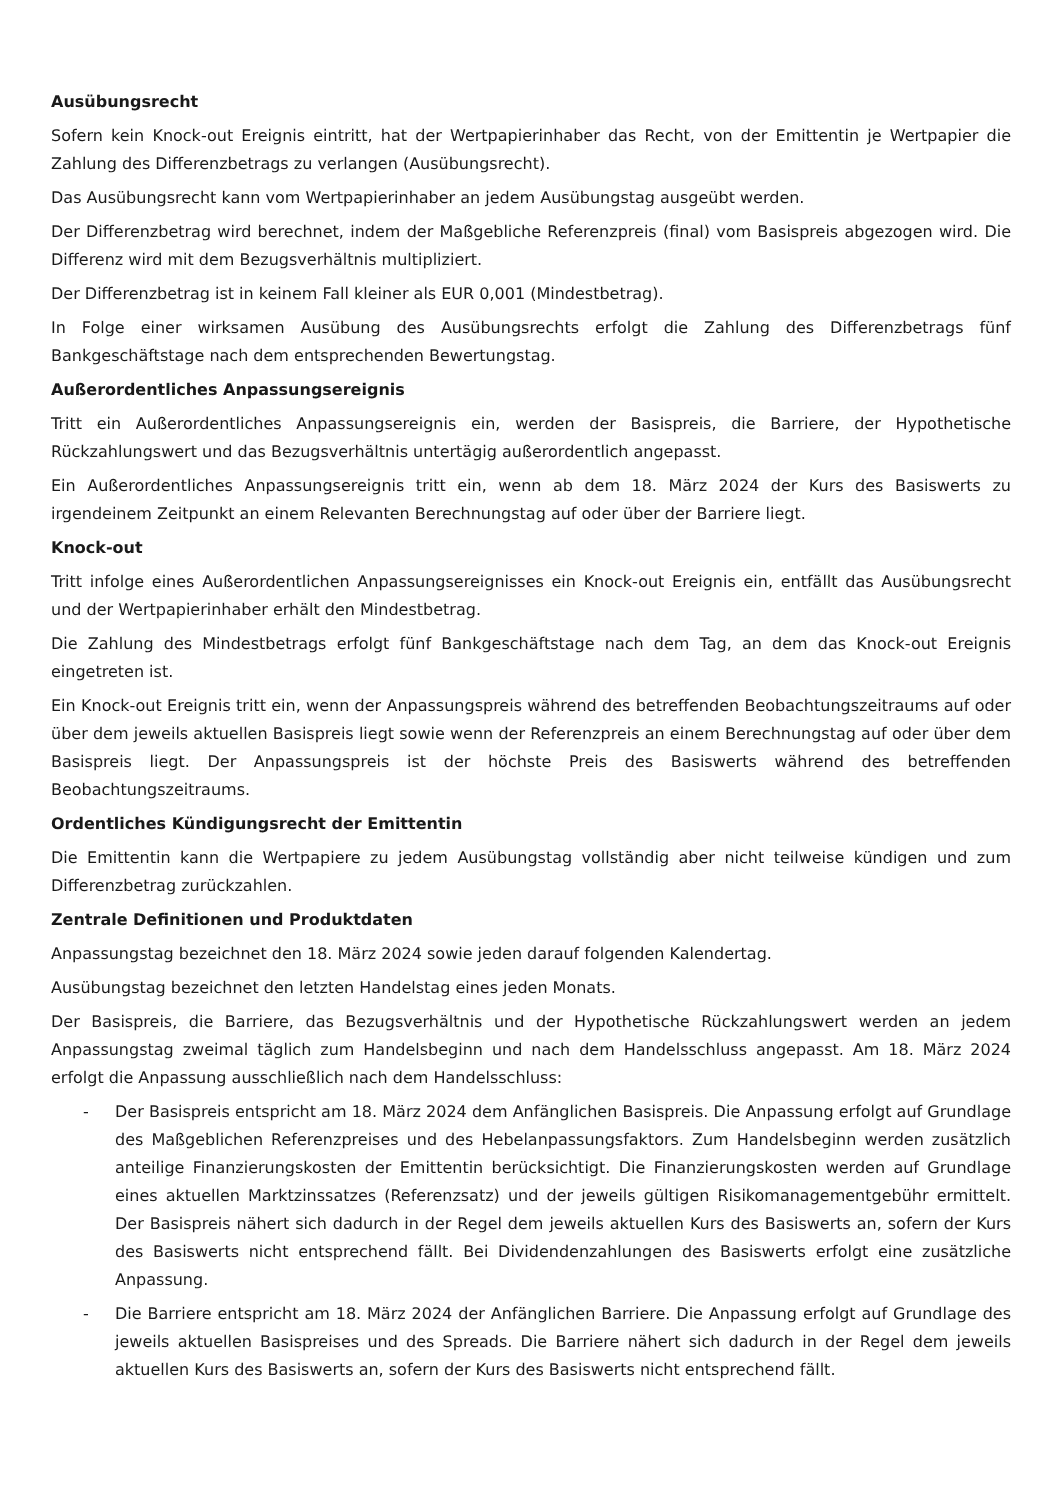Ausübungsrecht
Sofern kein Knock-out Ereignis eintritt, hat der Wertpapierinhaber das Recht, von der Emittentin je Wertpapier die Zahlung des Differenzbetrags zu verlangen (Ausübungsrecht).
Das Ausübungsrecht kann vom Wertpapierinhaber an jedem Ausübungstag ausgeübt werden.
Der Differenzbetrag wird berechnet, indem der Maßgebliche Referenzpreis (final) vom Basispreis abgezogen wird. Die Differenz wird mit dem Bezugsverhältnis multipliziert.
Der Differenzbetrag ist in keinem Fall kleiner als EUR 0,001 (Mindestbetrag).
In Folge einer wirksamen Ausübung des Ausübungsrechts erfolgt die Zahlung des Differenzbetrags fünf Bankgeschäftstage nach dem entsprechenden Bewertungstag.
Außerordentliches Anpassungsereignis
Tritt ein Außerordentliches Anpassungsereignis ein, werden der Basispreis, die Barriere, der Hypothetische Rückzahlungswert und das Bezugsverhältnis untertägig außerordentlich angepasst.
Ein Außerordentliches Anpassungsereignis tritt ein, wenn ab dem 18. März 2024 der Kurs des Basiswerts zu irgendeinem Zeitpunkt an einem Relevanten Berechnungstag auf oder über der Barriere liegt.
Knock-out
Tritt infolge eines Außerordentlichen Anpassungsereignisses ein Knock-out Ereignis ein, entfällt das Ausübungsrecht und der Wertpapierinhaber erhält den Mindestbetrag.
Die Zahlung des Mindestbetrags erfolgt fünf Bankgeschäftstage nach dem Tag, an dem das Knock-out Ereignis eingetreten ist.
Ein Knock-out Ereignis tritt ein, wenn der Anpassungspreis während des betreffenden Beobachtungszeitraums auf oder über dem jeweils aktuellen Basispreis liegt sowie wenn der Referenzpreis an einem Berechnungstag auf oder über dem Basispreis liegt. Der Anpassungspreis ist der höchste Preis des Basiswerts während des betreffenden Beobachtungszeitraums.
Ordentliches Kündigungsrecht der Emittentin
Die Emittentin kann die Wertpapiere zu jedem Ausübungstag vollständig aber nicht teilweise kündigen und zum Differenzbetrag zurückzahlen.
Zentrale Definitionen und Produktdaten
Anpassungstag bezeichnet den 18. März 2024 sowie jeden darauf folgenden Kalendertag.
Ausübungstag bezeichnet den letzten Handelstag eines jeden Monats.
Der Basispreis, die Barriere, das Bezugsverhältnis und der Hypothetische Rückzahlungswert werden an jedem Anpassungstag zweimal täglich zum Handelsbeginn und nach dem Handelsschluss angepasst. Am 18. März 2024 erfolgt die Anpassung ausschließlich nach dem Handelsschluss:
- Der Basispreis entspricht am 18. März 2024 dem Anfänglichen Basispreis. Die Anpassung erfolgt auf Grundlage des Maßgeblichen Referenzpreises und des Hebelanpassungsfaktors. Zum Handelsbeginn werden zusätzlich anteilige Finanzierungskosten der Emittentin berücksichtigt. Die Finanzierungskosten werden auf Grundlage eines aktuellen Marktzinssatzes (Referenzsatz) und der jeweils gültigen Risikomanagementgebühr ermittelt. Der Basispreis nähert sich dadurch in der Regel dem jeweils aktuellen Kurs des Basiswerts an, sofern der Kurs des Basiswerts nicht entsprechend fällt. Bei Dividendenzahlungen des Basiswerts erfolgt eine zusätzliche Anpassung.
- Die Barriere entspricht am 18. März 2024 der Anfänglichen Barriere. Die Anpassung erfolgt auf Grundlage des jeweils aktuellen Basispreises und des Spreads. Die Barriere nähert sich dadurch in der Regel dem jeweils aktuellen Kurs des Basiswerts an, sofern der Kurs des Basiswerts nicht entsprechend fällt.